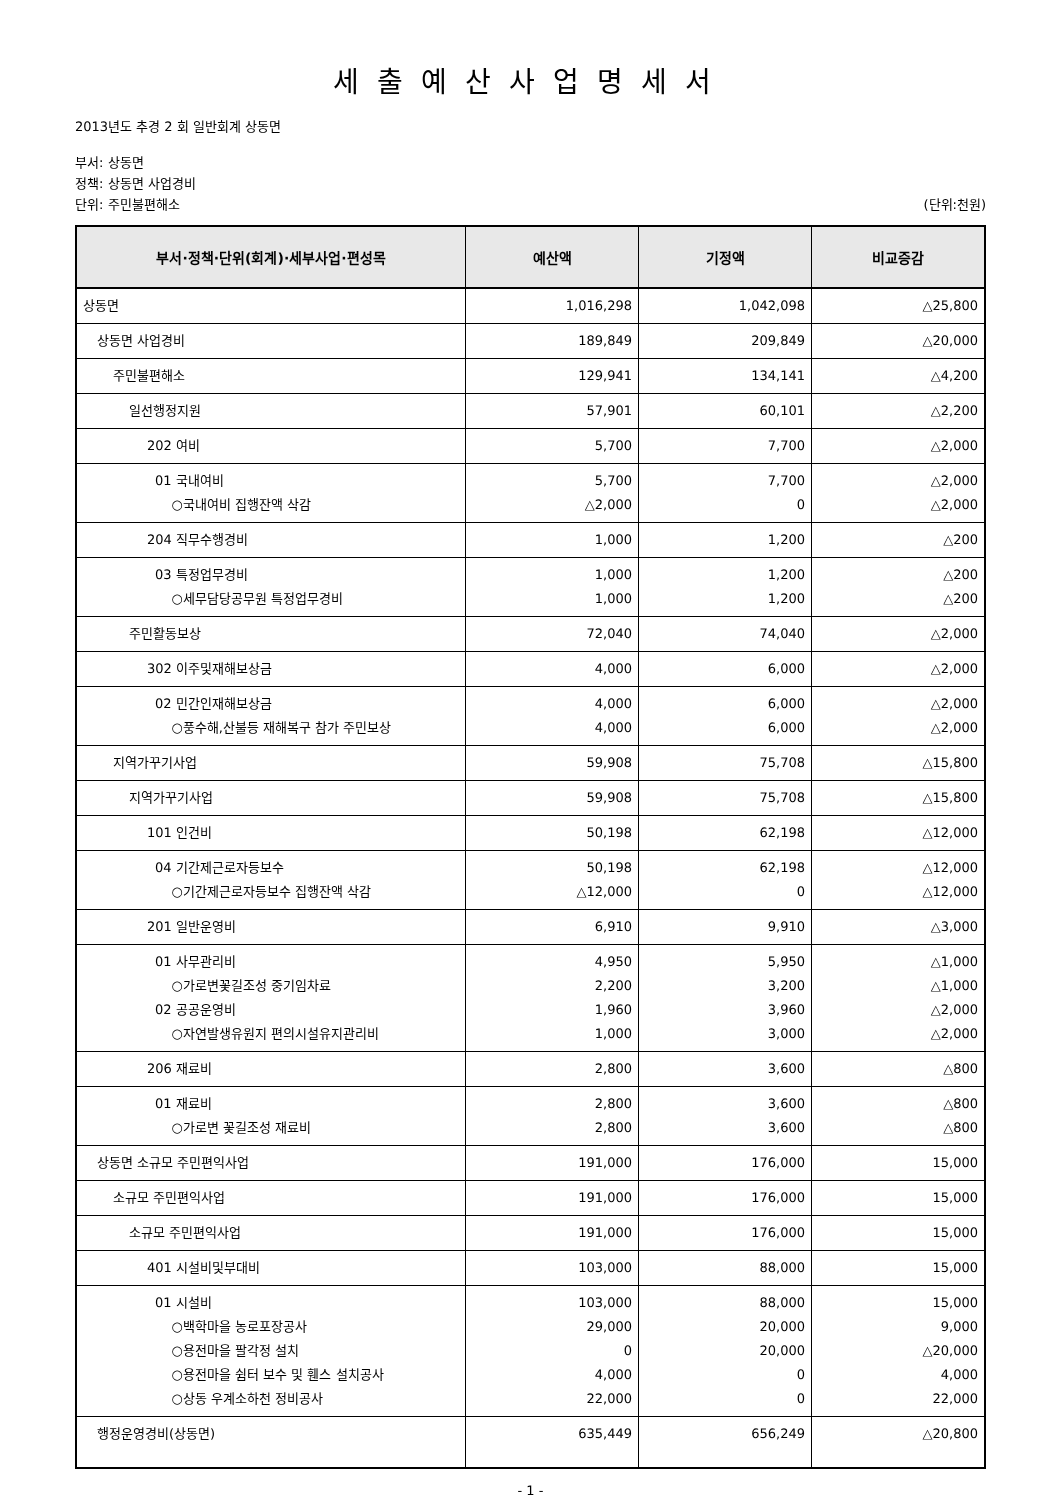세출예산사업명세서
2013년도 추경 2 회 일반회계 상동면
부서: 상동면
정책: 상동면 사업경비
단위: 주민불편해소 (단위:천원)
| 부서·정책·단위(회계)·세부사업·편성목 | 예산액 | 기정액 | 비교증감 |
| --- | --- | --- | --- |
| 상동면 | 1,016,298 | 1,042,098 | △25,800 |
| 상동면 사업경비 | 189,849 | 209,849 | △20,000 |
| 주민불편해소 | 129,941 | 134,141 | △4,200 |
| 일선행정지원 | 57,901 | 60,101 | △2,200 |
| 202 여비 | 5,700 | 7,700 | △2,000 |
| 01 국내여비 ○국내여비 집행잔액 삭감 | 5,700 △2,000 | 7,700 0 | △2,000 △2,000 |
| 204 직무수행경비 | 1,000 | 1,200 | △200 |
| 03 특정업무경비 ○세무담당공무원 특정업무경비 | 1,000 1,000 | 1,200 1,200 | △200 △200 |
| 주민활동보상 | 72,040 | 74,040 | △2,000 |
| 302 이주및재해보상금 | 4,000 | 6,000 | △2,000 |
| 02 민간인재해보상금 ○풍수해,산불등 재해복구 참가 주민보상 | 4,000 4,000 | 6,000 6,000 | △2,000 △2,000 |
| 지역가꾸기사업 | 59,908 | 75,708 | △15,800 |
| 지역가꾸기사업 | 59,908 | 75,708 | △15,800 |
| 101 인건비 | 50,198 | 62,198 | △12,000 |
| 04 기간제근로자등보수 ○기간제근로자등보수 집행잔액 삭감 | 50,198 △12,000 | 62,198 0 | △12,000 △12,000 |
| 201 일반운영비 | 6,910 | 9,910 | △3,000 |
| 01 사무관리비 ○가로변꽃길조성 중기임차료 02 공공운영비 ○자연발생유원지 편의시설유지관리비 | 4,950 2,200 1,960 1,000 | 5,950 3,200 3,960 3,000 | △1,000 △1,000 △2,000 △2,000 |
| 206 재료비 | 2,800 | 3,600 | △800 |
| 01 재료비 ○가로변 꽃길조성 재료비 | 2,800 2,800 | 3,600 3,600 | △800 △800 |
| 상동면 소규모 주민편익사업 | 191,000 | 176,000 | 15,000 |
| 소규모 주민편익사업 | 191,000 | 176,000 | 15,000 |
| 소규모 주민편익사업 | 191,000 | 176,000 | 15,000 |
| 401 시설비및부대비 | 103,000 | 88,000 | 15,000 |
| 01 시설비 ○백학마을 농로포장공사 ○용전마을 팔각정 설치 ○용전마을 쉼터 보수 및 휀스 설치공사 ○상동 우계소하천 정비공사 | 103,000 29,000 0 4,000 22,000 | 88,000 20,000 20,000 0 0 | 15,000 9,000 △20,000 4,000 22,000 |
| 행정운영경비(상동면) | 635,449 | 656,249 | △20,800 |
- 1 -